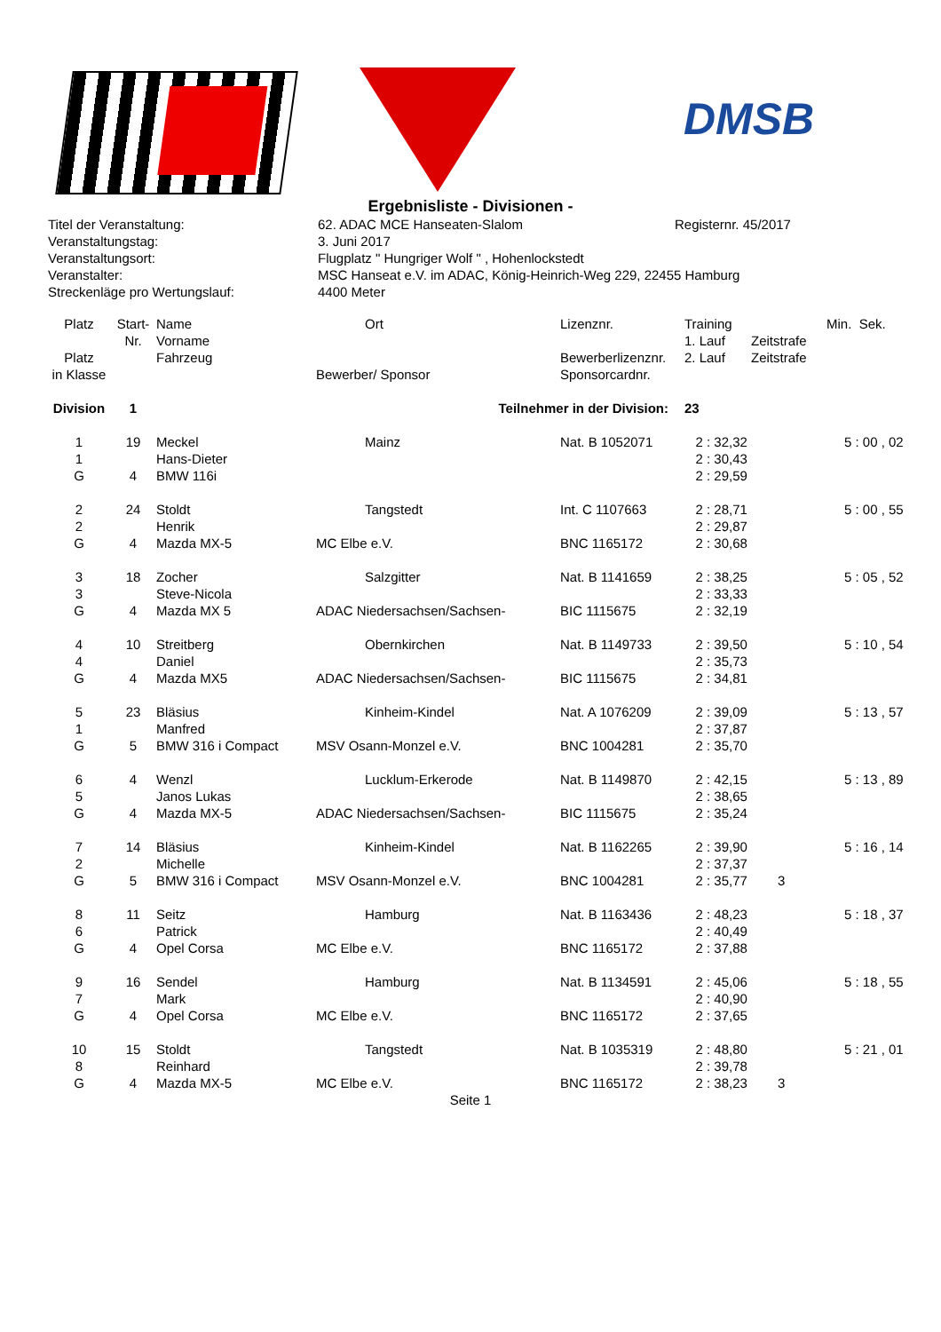DMSB
Ergebnisliste - Divisionen -
| Titel der Veranstaltung: | 62. ADAC MCE Hanseaten-Slalom | Registernr. 45/2017 |
| Veranstaltungstag: | 3. Juni 2017 | |
| Veranstaltungsort: | Flugplatz " Hungriger Wolf " , Hohenlockstedt | |
| Veranstalter: | MSC Hanseat e.V. im ADAC, König-Heinrich-Weg 229, 22455 Hamburg | |
| Streckenläge pro Wertungslauf: | 4400 Meter | |
| Platz | Start- | Name | Ort | Lizenznr. | Training | | Min. Sek. |
| --- | --- | --- | --- | --- | --- | --- | --- |
| | Nr. | Vorname | | | 1. Lauf | Zeitstrafe | |
| Platz | | Fahrzeug | | Bewerberlizenznr. | 2. Lauf | Zeitstrafe | |
| in Klasse | | | Bewerber/ Sponsor | Sponsorcardnr. | | | |
| Division | 1 | | Teilnehmer in der Division: | | 23 | | |
| 1 | 19 | Meckel | Mainz | Nat. B 1052071 | 2 : 32,32 | | 5 : 00 , 02 |
| 1 | | Hans-Dieter | | | 2 : 30,43 | | |
| G | 4 | BMW 116i | | | 2 : 29,59 | | |
| 2 | 24 | Stoldt | Tangstedt | Int. C 1107663 | 2 : 28,71 | | 5 : 00 , 55 |
| 2 | | Henrik | | | 2 : 29,87 | | |
| G | 4 | Mazda MX-5 | MC Elbe e.V. | BNC 1165172 | 2 : 30,68 | | |
| 3 | 18 | Zocher | Salzgitter | Nat. B 1141659 | 2 : 38,25 | | 5 : 05 , 52 |
| 3 | | Steve-Nicola | | | 2 : 33,33 | | |
| G | 4 | Mazda MX 5 | ADAC Niedersachsen/Sachsen- | BIC 1115675 | 2 : 32,19 | | |
| 4 | 10 | Streitberg | Obernkirchen | Nat. B 1149733 | 2 : 39,50 | | 5 : 10 , 54 |
| 4 | | Daniel | | | 2 : 35,73 | | |
| G | 4 | Mazda MX5 | ADAC Niedersachsen/Sachsen- | BIC 1115675 | 2 : 34,81 | | |
| 5 | 23 | Bläsius | Kinheim-Kindel | Nat. A 1076209 | 2 : 39,09 | | 5 : 13 , 57 |
| 1 | | Manfred | | | 2 : 37,87 | | |
| G | 5 | BMW 316 i Compact | MSV Osann-Monzel e.V. | BNC 1004281 | 2 : 35,70 | | |
| 6 | 4 | Wenzl | Lucklum-Erkerode | Nat. B 1149870 | 2 : 42,15 | | 5 : 13 , 89 |
| 5 | | Janos Lukas | | | 2 : 38,65 | | |
| G | 4 | Mazda MX-5 | ADAC Niedersachsen/Sachsen- | BIC 1115675 | 2 : 35,24 | | |
| 7 | 14 | Bläsius | Kinheim-Kindel | Nat. B 1162265 | 2 : 39,90 | | 5 : 16 , 14 |
| 2 | | Michelle | | | 2 : 37,37 | | |
| G | 5 | BMW 316 i Compact | MSV Osann-Monzel e.V. | BNC 1004281 | 2 : 35,77 | 3 | |
| 8 | 11 | Seitz | Hamburg | Nat. B 1163436 | 2 : 48,23 | | 5 : 18 , 37 |
| 6 | | Patrick | | | 2 : 40,49 | | |
| G | 4 | Opel Corsa | MC Elbe e.V. | BNC 1165172 | 2 : 37,88 | | |
| 9 | 16 | Sendel | Hamburg | Nat. B 1134591 | 2 : 45,06 | | 5 : 18 , 55 |
| 7 | | Mark | | | 2 : 40,90 | | |
| G | 4 | Opel Corsa | MC Elbe e.V. | BNC 1165172 | 2 : 37,65 | | |
| 10 | 15 | Stoldt | Tangstedt | Nat. B 1035319 | 2 : 48,80 | | 5 : 21 , 01 |
| 8 | | Reinhard | | | 2 : 39,78 | | |
| G | 4 | Mazda MX-5 | MC Elbe e.V. | BNC 1165172 | 2 : 38,23 | 3 | |
Seite 1